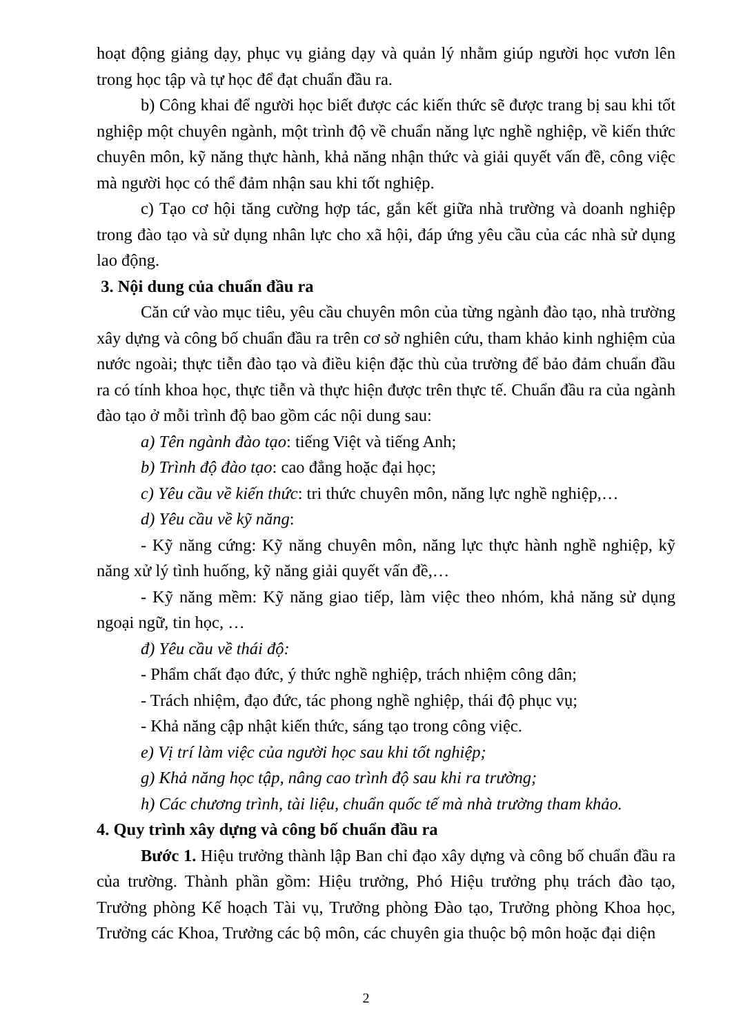hoạt động giảng dạy, phục vụ giảng dạy và quản lý nhằm giúp người học vươn lên trong học tập và tự học để đạt chuẩn đầu ra.
b) Công khai để người học biết được các kiến thức sẽ được trang bị sau khi tốt nghiệp một chuyên ngành, một trình độ về chuẩn năng lực nghề nghiệp, về kiến thức chuyên môn, kỹ năng thực hành, khả năng nhận thức và giải quyết vấn đề, công việc mà người học có thể đảm nhận sau khi tốt nghiệp.
c) Tạo cơ hội tăng cường hợp tác, gắn kết giữa nhà trường và doanh nghiệp trong đào tạo và sử dụng nhân lực cho xã hội, đáp ứng yêu cầu của các nhà sử dụng lao động.
3. Nội dung của chuẩn đầu ra
Căn cứ vào mục tiêu, yêu cầu chuyên môn của từng ngành đào tạo, nhà trường xây dựng và công bố chuẩn đầu ra trên cơ sở nghiên cứu, tham khảo kinh nghiệm của nước ngoài; thực tiễn đào tạo và điều kiện đặc thù của trường để bảo đảm chuẩn đầu ra có tính khoa học, thực tiễn và thực hiện được trên thực tế. Chuẩn đầu ra của ngành đào tạo ở mỗi trình độ bao gồm các nội dung sau:
a) Tên ngành đào tạo: tiếng Việt và tiếng Anh;
b) Trình độ đào tạo: cao đẳng hoặc đại học;
c) Yêu cầu về kiến thức: tri thức chuyên môn, năng lực nghề nghiệp,…
d) Yêu cầu về kỹ năng:
- Kỹ năng cứng: Kỹ năng chuyên môn, năng lực thực hành nghề nghiệp, kỹ năng xử lý tình huống, kỹ năng giải quyết vấn đề,…
- Kỹ năng mềm: Kỹ năng giao tiếp, làm việc theo nhóm, khả năng sử dụng ngoại ngữ, tin học, …
đ) Yêu cầu về thái độ:
- Phẩm chất đạo đức, ý thức nghề nghiệp, trách nhiệm công dân;
- Trách nhiệm, đạo đức, tác phong nghề nghiệp, thái độ phục vụ;
- Khả năng cập nhật kiến thức, sáng tạo trong công việc.
e) Vị trí làm việc của người học sau khi tốt nghiệp;
g) Khả năng học tập, nâng cao trình độ sau khi ra trường;
h) Các chương trình, tài liệu, chuẩn quốc tế mà nhà trường tham khảo.
4. Quy trình xây dựng và công bố chuẩn đầu ra
Bước 1. Hiệu trưởng thành lập Ban chỉ đạo xây dựng và công bố chuẩn đầu ra của trường. Thành phần gồm: Hiệu trưởng, Phó Hiệu trưởng phụ trách đào tạo, Trưởng phòng Kế hoạch Tài vụ, Trưởng phòng Đào tạo, Trưởng phòng Khoa học, Trưởng các Khoa, Trưởng các bộ môn, các chuyên gia thuộc bộ môn hoặc đại diện
2